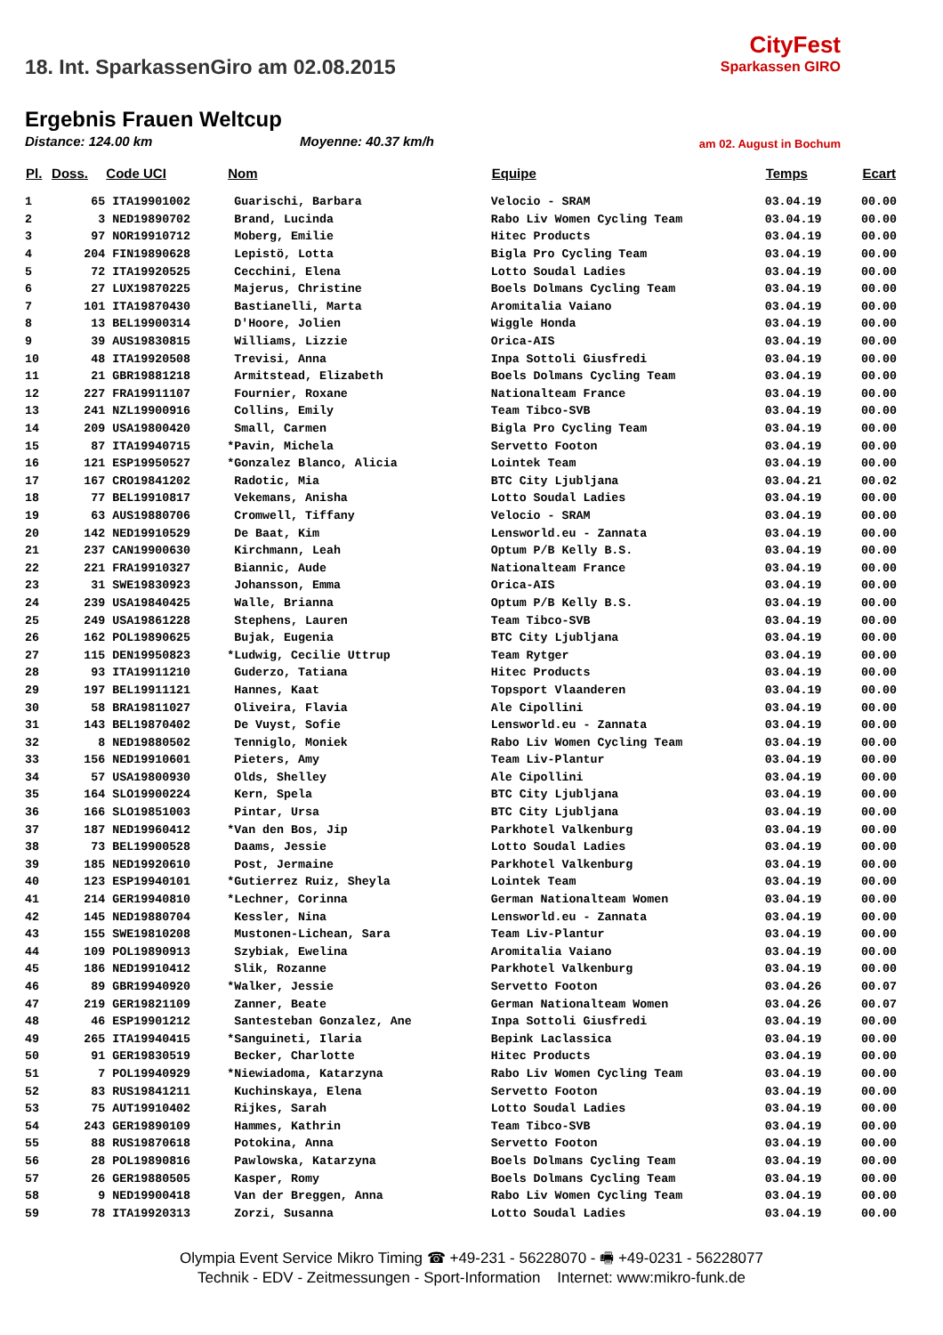18. Int. SparkassenGiro am 02.08.2015
Ergebnis Frauen Weltcup
Distance: 124.00 km Moyenne: 40.37 km/h
CityFest
Sparkassen GIRO
am 02. August in Bochum
| Pl. | Doss. | Code UCI | Nom | Equipe | Temps | Ecart |
| --- | --- | --- | --- | --- | --- | --- |
| 1 | 65 | ITA19901002 | Guarischi, Barbara | Velocio - SRAM | 03.04.19 | 00.00 |
| 2 | 3 | NED19890702 | Brand, Lucinda | Rabo Liv Women Cycling Team | 03.04.19 | 00.00 |
| 3 | 97 | NOR19910712 | Moberg, Emilie | Hitec Products | 03.04.19 | 00.00 |
| 4 | 204 | FIN19890628 | Lepistö, Lotta | Bigla Pro Cycling Team | 03.04.19 | 00.00 |
| 5 | 72 | ITA19920525 | Cecchini, Elena | Lotto Soudal Ladies | 03.04.19 | 00.00 |
| 6 | 27 | LUX19870225 | Majerus, Christine | Boels Dolmans Cycling Team | 03.04.19 | 00.00 |
| 7 | 101 | ITA19870430 | Bastianelli, Marta | Aromitalia Vaiano | 03.04.19 | 00.00 |
| 8 | 13 | BEL19900314 | D'Hoore, Jolien | Wiggle Honda | 03.04.19 | 00.00 |
| 9 | 39 | AUS19830815 | Williams, Lizzie | Orica-AIS | 03.04.19 | 00.00 |
| 10 | 48 | ITA19920508 | Trevisi, Anna | Inpa Sottoli Giusfredi | 03.04.19 | 00.00 |
| 11 | 21 | GBR19881218 | Armitstead, Elizabeth | Boels Dolmans Cycling Team | 03.04.19 | 00.00 |
| 12 | 227 | FRA19911107 | Fournier, Roxane | Nationalteam France | 03.04.19 | 00.00 |
| 13 | 241 | NZL19900916 | Collins, Emily | Team Tibco-SVB | 03.04.19 | 00.00 |
| 14 | 209 | USA19800420 | Small, Carmen | Bigla Pro Cycling Team | 03.04.19 | 00.00 |
| 15 | 87 | ITA19940715 | *Pavin, Michela | Servetto Footon | 03.04.19 | 00.00 |
| 16 | 121 | ESP19950527 | *Gonzalez Blanco, Alicia | Lointek Team | 03.04.19 | 00.00 |
| 17 | 167 | CRO19841202 | Radotic, Mia | BTC City Ljubljana | 03.04.21 | 00.02 |
| 18 | 77 | BEL19910817 | Vekemans, Anisha | Lotto Soudal Ladies | 03.04.19 | 00.00 |
| 19 | 63 | AUS19880706 | Cromwell, Tiffany | Velocio - SRAM | 03.04.19 | 00.00 |
| 20 | 142 | NED19910529 | De Baat, Kim | Lensworld.eu - Zannata | 03.04.19 | 00.00 |
| 21 | 237 | CAN19900630 | Kirchmann, Leah | Optum P/B Kelly B.S. | 03.04.19 | 00.00 |
| 22 | 221 | FRA19910327 | Biannic, Aude | Nationalteam France | 03.04.19 | 00.00 |
| 23 | 31 | SWE19830923 | Johansson, Emma | Orica-AIS | 03.04.19 | 00.00 |
| 24 | 239 | USA19840425 | Walle, Brianna | Optum P/B Kelly B.S. | 03.04.19 | 00.00 |
| 25 | 249 | USA19861228 | Stephens, Lauren | Team Tibco-SVB | 03.04.19 | 00.00 |
| 26 | 162 | POL19890625 | Bujak, Eugenia | BTC City Ljubljana | 03.04.19 | 00.00 |
| 27 | 115 | DEN19950823 | *Ludwig, Cecilie Uttrup | Team Rytger | 03.04.19 | 00.00 |
| 28 | 93 | ITA19911210 | Guderzo, Tatiana | Hitec Products | 03.04.19 | 00.00 |
| 29 | 197 | BEL19911121 | Hannes, Kaat | Topsport Vlaanderen | 03.04.19 | 00.00 |
| 30 | 58 | BRA19811027 | Oliveira, Flavia | Ale Cipollini | 03.04.19 | 00.00 |
| 31 | 143 | BEL19870402 | De Vuyst, Sofie | Lensworld.eu - Zannata | 03.04.19 | 00.00 |
| 32 | 8 | NED19880502 | Tenniglo, Moniek | Rabo Liv Women Cycling Team | 03.04.19 | 00.00 |
| 33 | 156 | NED19910601 | Pieters, Amy | Team Liv-Plantur | 03.04.19 | 00.00 |
| 34 | 57 | USA19800930 | Olds, Shelley | Ale Cipollini | 03.04.19 | 00.00 |
| 35 | 164 | SLO19900224 | Kern, Spela | BTC City Ljubljana | 03.04.19 | 00.00 |
| 36 | 166 | SLO19851003 | Pintar, Ursa | BTC City Ljubljana | 03.04.19 | 00.00 |
| 37 | 187 | NED19960412 | *Van den Bos, Jip | Parkhotel Valkenburg | 03.04.19 | 00.00 |
| 38 | 73 | BEL19900528 | Daams, Jessie | Lotto Soudal Ladies | 03.04.19 | 00.00 |
| 39 | 185 | NED19920610 | Post, Jermaine | Parkhotel Valkenburg | 03.04.19 | 00.00 |
| 40 | 123 | ESP19940101 | *Gutierrez Ruiz, Sheyla | Lointek Team | 03.04.19 | 00.00 |
| 41 | 214 | GER19940810 | *Lechner, Corinna | German Nationalteam Women | 03.04.19 | 00.00 |
| 42 | 145 | NED19880704 | Kessler, Nina | Lensworld.eu - Zannata | 03.04.19 | 00.00 |
| 43 | 155 | SWE19810208 | Mustonen-Lichean, Sara | Team Liv-Plantur | 03.04.19 | 00.00 |
| 44 | 109 | POL19890913 | Szybiak, Ewelina | Aromitalia Vaiano | 03.04.19 | 00.00 |
| 45 | 186 | NED19910412 | Slik, Rozanne | Parkhotel Valkenburg | 03.04.19 | 00.00 |
| 46 | 89 | GBR19940920 | *Walker, Jessie | Servetto Footon | 03.04.26 | 00.07 |
| 47 | 219 | GER19821109 | Zanner, Beate | German Nationalteam Women | 03.04.26 | 00.07 |
| 48 | 46 | ESP19901212 | Santesteban Gonzalez, Ane | Inpa Sottoli Giusfredi | 03.04.19 | 00.00 |
| 49 | 265 | ITA19940415 | *Sanguineti, Ilaria | Bepink Laclassica | 03.04.19 | 00.00 |
| 50 | 91 | GER19830519 | Becker, Charlotte | Hitec Products | 03.04.19 | 00.00 |
| 51 | 7 | POL19940929 | *Niewiadoma, Katarzyna | Rabo Liv Women Cycling Team | 03.04.19 | 00.00 |
| 52 | 83 | RUS19841211 | Kuchinskaya, Elena | Servetto Footon | 03.04.19 | 00.00 |
| 53 | 75 | AUT19910402 | Rijkes, Sarah | Lotto Soudal Ladies | 03.04.19 | 00.00 |
| 54 | 243 | GER19890109 | Hammes, Kathrin | Team Tibco-SVB | 03.04.19 | 00.00 |
| 55 | 88 | RUS19870618 | Potokina, Anna | Servetto Footon | 03.04.19 | 00.00 |
| 56 | 28 | POL19890816 | Pawlowska, Katarzyna | Boels Dolmans Cycling Team | 03.04.19 | 00.00 |
| 57 | 26 | GER19880505 | Kasper, Romy | Boels Dolmans Cycling Team | 03.04.19 | 00.00 |
| 58 | 9 | NED19900418 | Van der Breggen, Anna | Rabo Liv Women Cycling Team | 03.04.19 | 00.00 |
| 59 | 78 | ITA19920313 | Zorzi, Susanna | Lotto Soudal Ladies | 03.04.19 | 00.00 |
Olympia Event Service Mikro Timing ☎ +49-231 - 56228070 - 🖷 +49-0231 - 56228077
Technik - EDV - Zeitmessungen - Sport-Information Internet: www:mikro-funk.de